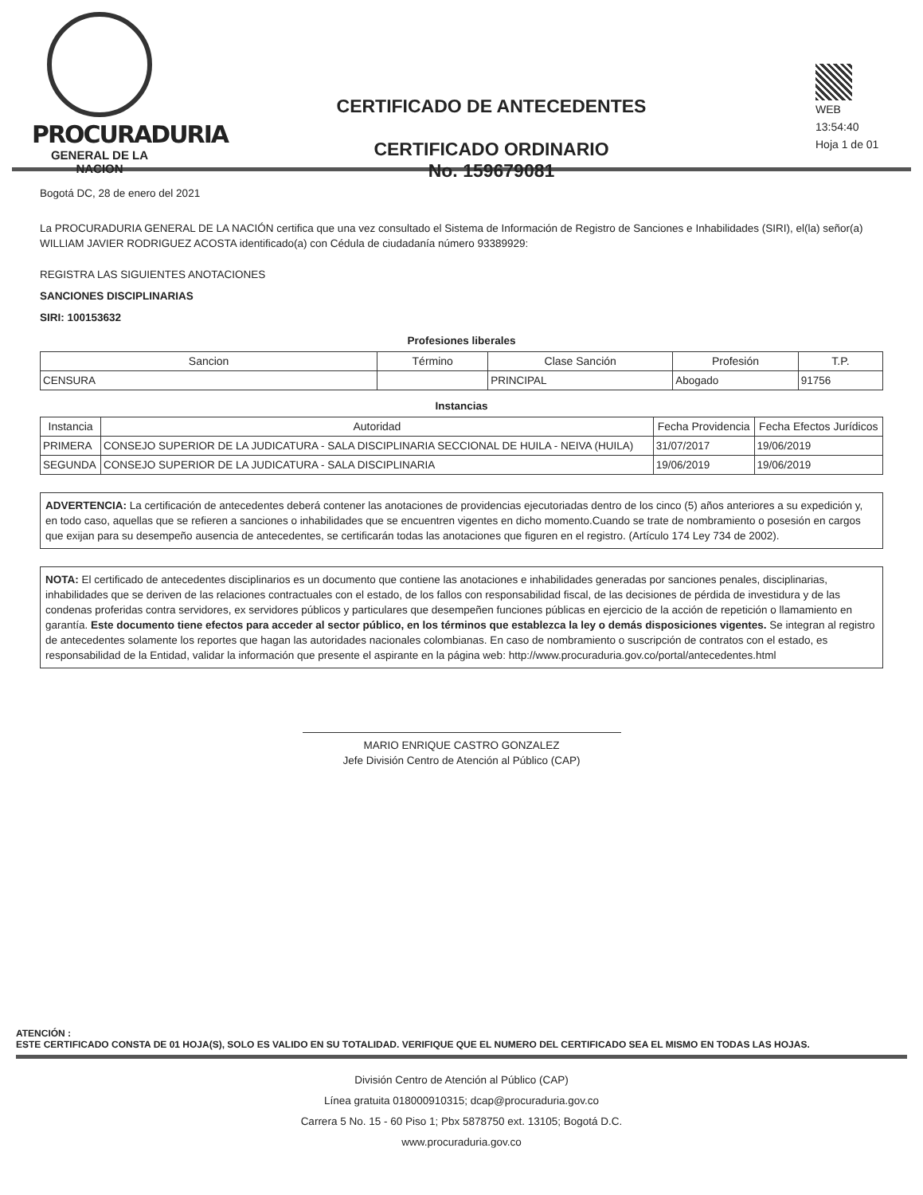PROCURADURIA
GENERAL DE LA NACION
CERTIFICADO DE ANTECEDENTES
CERTIFICADO ORDINARIO
No. 159679081
WEB
13:54:40
Hoja 1 de 01
Bogotá DC, 28 de enero del 2021
La PROCURADURIA GENERAL DE LA NACIÓN certifica que una vez consultado el Sistema de Información de Registro de Sanciones e Inhabilidades (SIRI), el(la) señor(a) WILLIAM JAVIER RODRIGUEZ ACOSTA identificado(a) con Cédula de ciudadanía número 93389929:
REGISTRA LAS SIGUIENTES ANOTACIONES
SANCIONES DISCIPLINARIAS
SIRI: 100153632
Profesiones liberales
| Sancion | Término | Clase Sanción | Profesión | T.P. |
| --- | --- | --- | --- | --- |
| CENSURA | | PRINCIPAL | Abogado | 91756 |
Instancias
| Instancia | Autoridad | Fecha Providencia | Fecha Efectos Jurídicos |
| --- | --- | --- | --- |
| PRIMERA | CONSEJO SUPERIOR DE LA JUDICATURA - SALA DISCIPLINARIA SECCIONAL DE HUILA - NEIVA (HUILA) | 31/07/2017 | 19/06/2019 |
| SEGUNDA | CONSEJO SUPERIOR DE LA JUDICATURA - SALA DISCIPLINARIA | 19/06/2019 | 19/06/2019 |
ADVERTENCIA: La certificación de antecedentes deberá contener las anotaciones de providencias ejecutoriadas dentro de los cinco (5) años anteriores a su expedición y, en todo caso, aquellas que se refieren a sanciones o inhabilidades que se encuentren vigentes en dicho momento.Cuando se trate de nombramiento o posesión en cargos que exijan para su desempeño ausencia de antecedentes, se certificarán todas las anotaciones que figuren en el registro. (Artículo 174 Ley 734 de 2002).
NOTA: El certificado de antecedentes disciplinarios es un documento que contiene las anotaciones e inhabilidades generadas por sanciones penales, disciplinarias, inhabilidades que se deriven de las relaciones contractuales con el estado, de los fallos con responsabilidad fiscal, de las decisiones de pérdida de investidura y de las condenas proferidas contra servidores, ex servidores públicos y particulares que desempeñen funciones públicas en ejercicio de la acción de repetición o llamamiento en garantía. Este documento tiene efectos para acceder al sector público, en los términos que establezca la ley o demás disposiciones vigentes. Se integran al registro de antecedentes solamente los reportes que hagan las autoridades nacionales colombianas. En caso de nombramiento o suscripción de contratos con el estado, es responsabilidad de la Entidad, validar la información que presente el aspirante en la página web: http://www.procuraduria.gov.co/portal/antecedentes.html
MARIO ENRIQUE CASTRO GONZALEZ
Jefe División Centro de Atención al Público (CAP)
ATENCIÓN :
ESTE CERTIFICADO CONSTA DE 01 HOJA(S), SOLO ES VALIDO EN SU TOTALIDAD. VERIFIQUE QUE EL NUMERO DEL CERTIFICADO SEA EL MISMO EN TODAS LAS HOJAS.
División Centro de Atención al Público (CAP)
Línea gratuita 018000910315; dcap@procuraduria.gov.co
Carrera 5 No. 15 - 60 Piso 1; Pbx 5878750 ext. 13105; Bogotá D.C.
www.procuraduria.gov.co